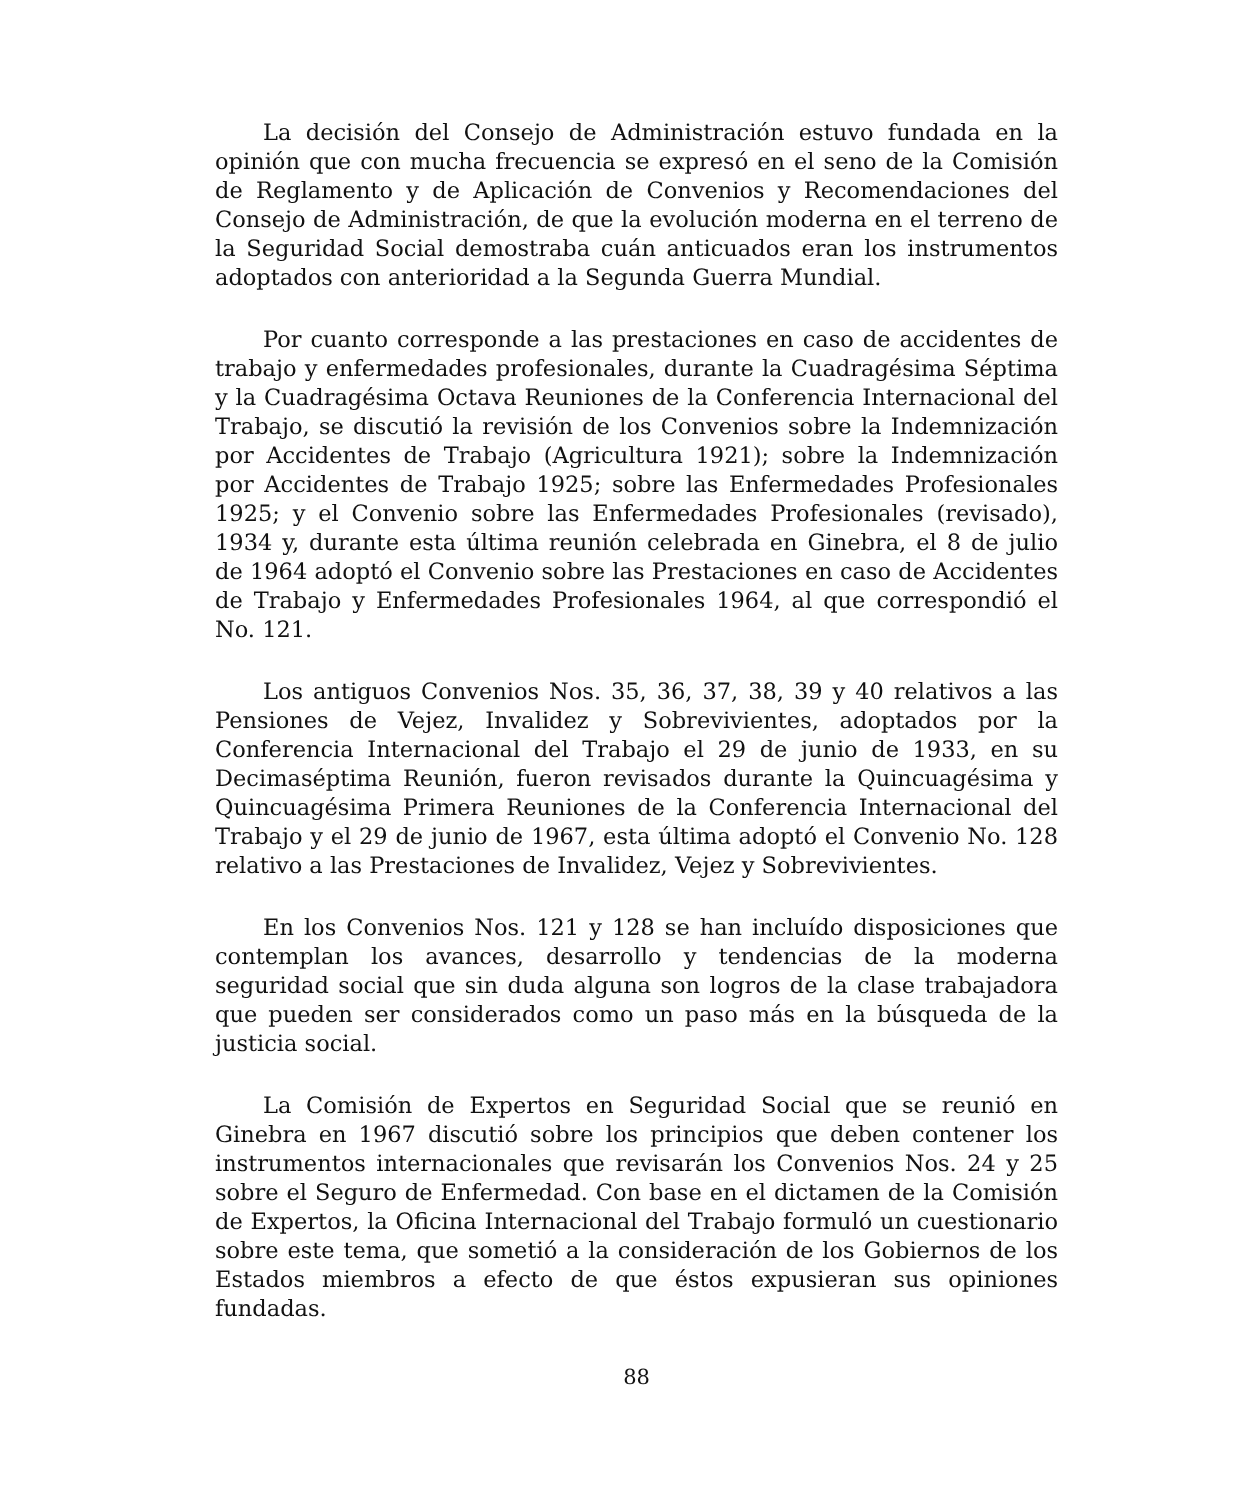La decisión del Consejo de Administración estuvo fundada en la opinión que con mucha frecuencia se expresó en el seno de la Comisión de Reglamento y de Aplicación de Convenios y Recomendaciones del Consejo de Administración, de que la evolución moderna en el terreno de la Seguridad Social demostraba cuán anticuados eran los instrumentos adoptados con anterioridad a la Segunda Guerra Mundial.
Por cuanto corresponde a las prestaciones en caso de accidentes de trabajo y enfermedades profesionales, durante la Cuadragésima Séptima y la Cuadragésima Octava Reuniones de la Conferencia Internacional del Trabajo, se discutió la revisión de los Convenios sobre la Indemnización por Accidentes de Trabajo (Agricultura 1921); sobre la Indemnización por Accidentes de Trabajo 1925; sobre las Enfermedades Profesionales 1925; y el Convenio sobre las Enfermedades Profesionales (revisado), 1934 y, durante esta última reunión celebrada en Ginebra, el 8 de julio de 1964 adoptó el Convenio sobre las Prestaciones en caso de Accidentes de Trabajo y Enfermedades Profesionales 1964, al que correspondió el No. 121.
Los antiguos Convenios Nos. 35, 36, 37, 38, 39 y 40 relativos a las Pensiones de Vejez, Invalidez y Sobrevivientes, adoptados por la Conferencia Internacional del Trabajo el 29 de junio de 1933, en su Decimaséptima Reunión, fueron revisados durante la Quincuagésima y Quincuagésima Primera Reuniones de la Conferencia Internacional del Trabajo y el 29 de junio de 1967, esta última adoptó el Convenio No. 128 relativo a las Prestaciones de Invalidez, Vejez y Sobrevivientes.
En los Convenios Nos. 121 y 128 se han incluído disposiciones que contemplan los avances, desarrollo y tendencias de la moderna seguridad social que sin duda alguna son logros de la clase trabajadora que pueden ser considerados como un paso más en la búsqueda de la justicia social.
La Comisión de Expertos en Seguridad Social que se reunió en Ginebra en 1967 discutió sobre los principios que deben contener los instrumentos internacionales que revisarán los Convenios Nos. 24 y 25 sobre el Seguro de Enfermedad. Con base en el dictamen de la Comisión de Expertos, la Oficina Internacional del Trabajo formuló un cuestionario sobre este tema, que sometió a la consideración de los Gobiernos de los Estados miembros a efecto de que éstos expusieran sus opiniones fundadas.
88